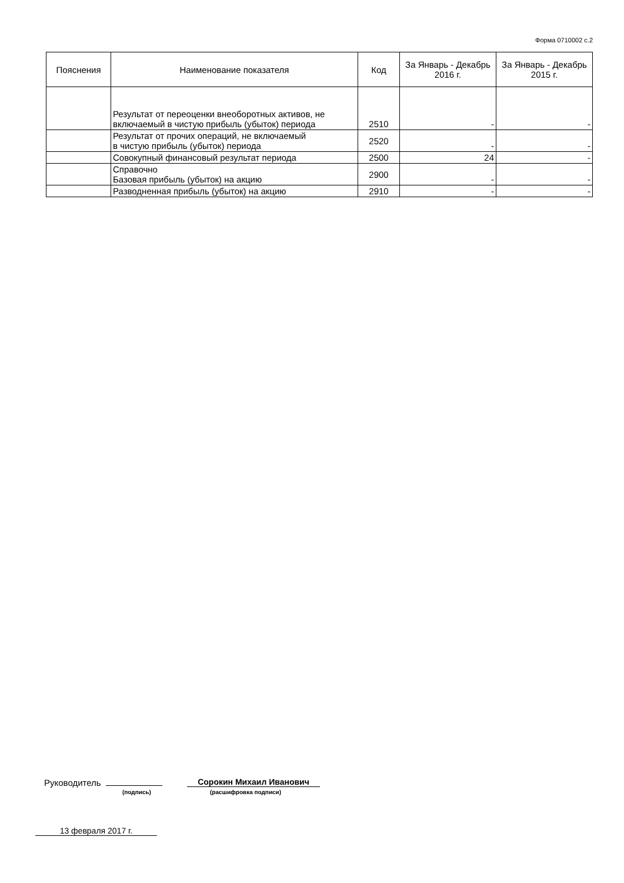Форма 0710002 с.2
| Пояснения | Наименование показателя | Код | За Январь - Декабрь 2016 г. | За Январь - Декабрь 2015 г. |
| --- | --- | --- | --- | --- |
| | Результат от переоценки внеоборотных активов, не включаемый в чистую прибыль (убыток) периода | 2510 | - | - |
| | Результат от прочих операций, не включаемый в чистую прибыль (убыток) периода | 2520 | - | - |
| | Совокупный финансовый результат периода | 2500 | 24 | - |
| | Справочно Базовая прибыль (убыток) на акцию | 2900 | - | - |
| | Разводненная прибыль (убыток) на акцию | 2910 | - | - |
Руководитель Сорокин Михаил Иванович
(подпись) (расшифровка подписи)
13 февраля 2017 г.